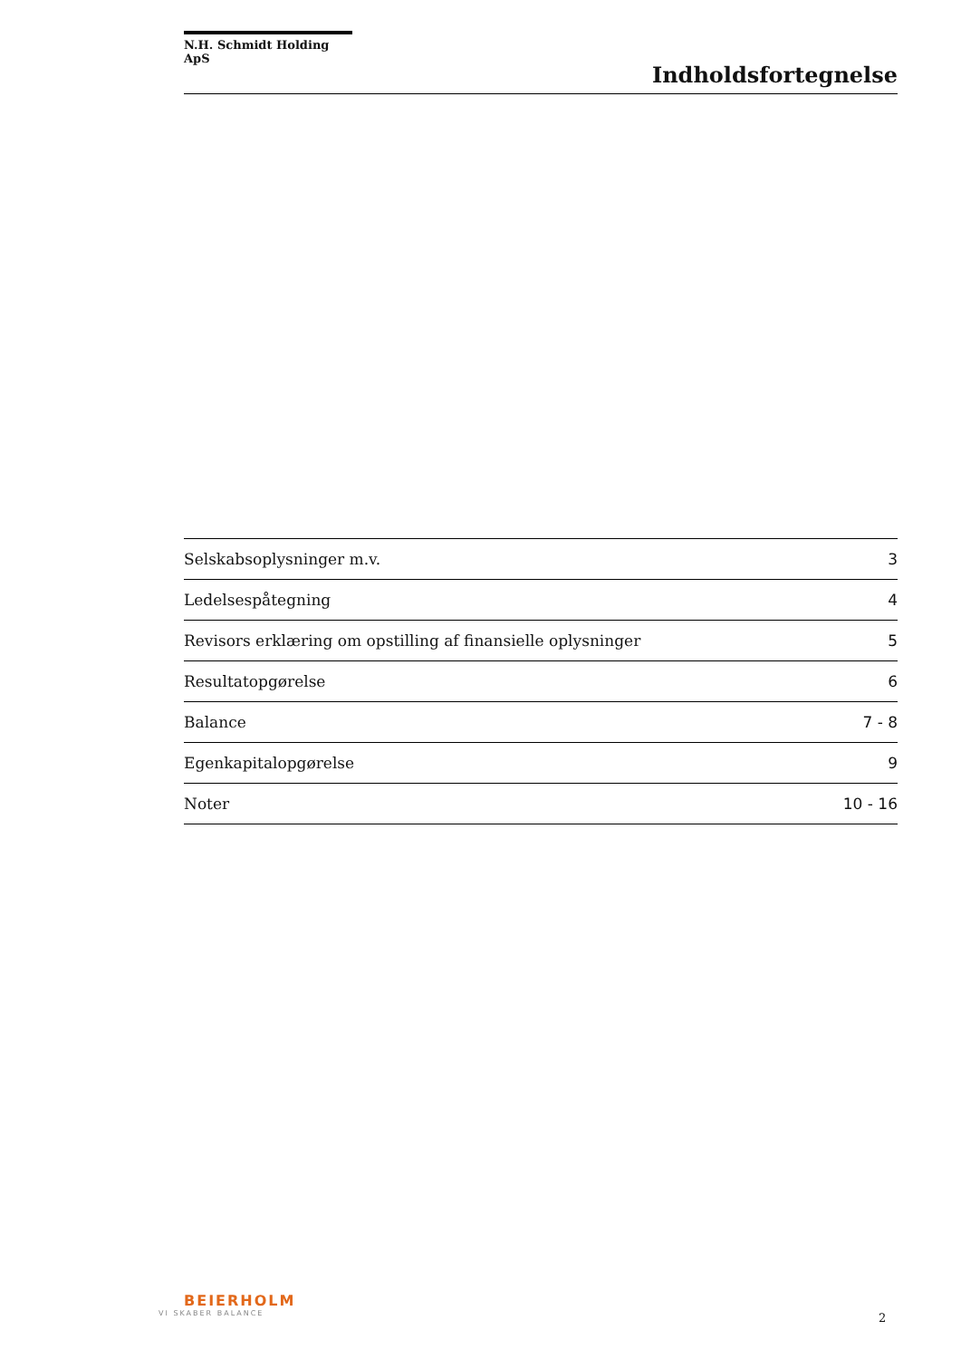N.H. Schmidt Holding ApS
Indholdsfortegnelse
| Selskabsoplysninger m.v. | 3 |
| Ledelsespåtegning | 4 |
| Revisors erklæring om opstilling af finansielle oplysninger | 5 |
| Resultatopgørelse | 6 |
| Balance | 7 - 8 |
| Egenkapitalopgørelse | 9 |
| Noter | 10 - 16 |
BEIERHOLM
VI SKABER BALANCE
2